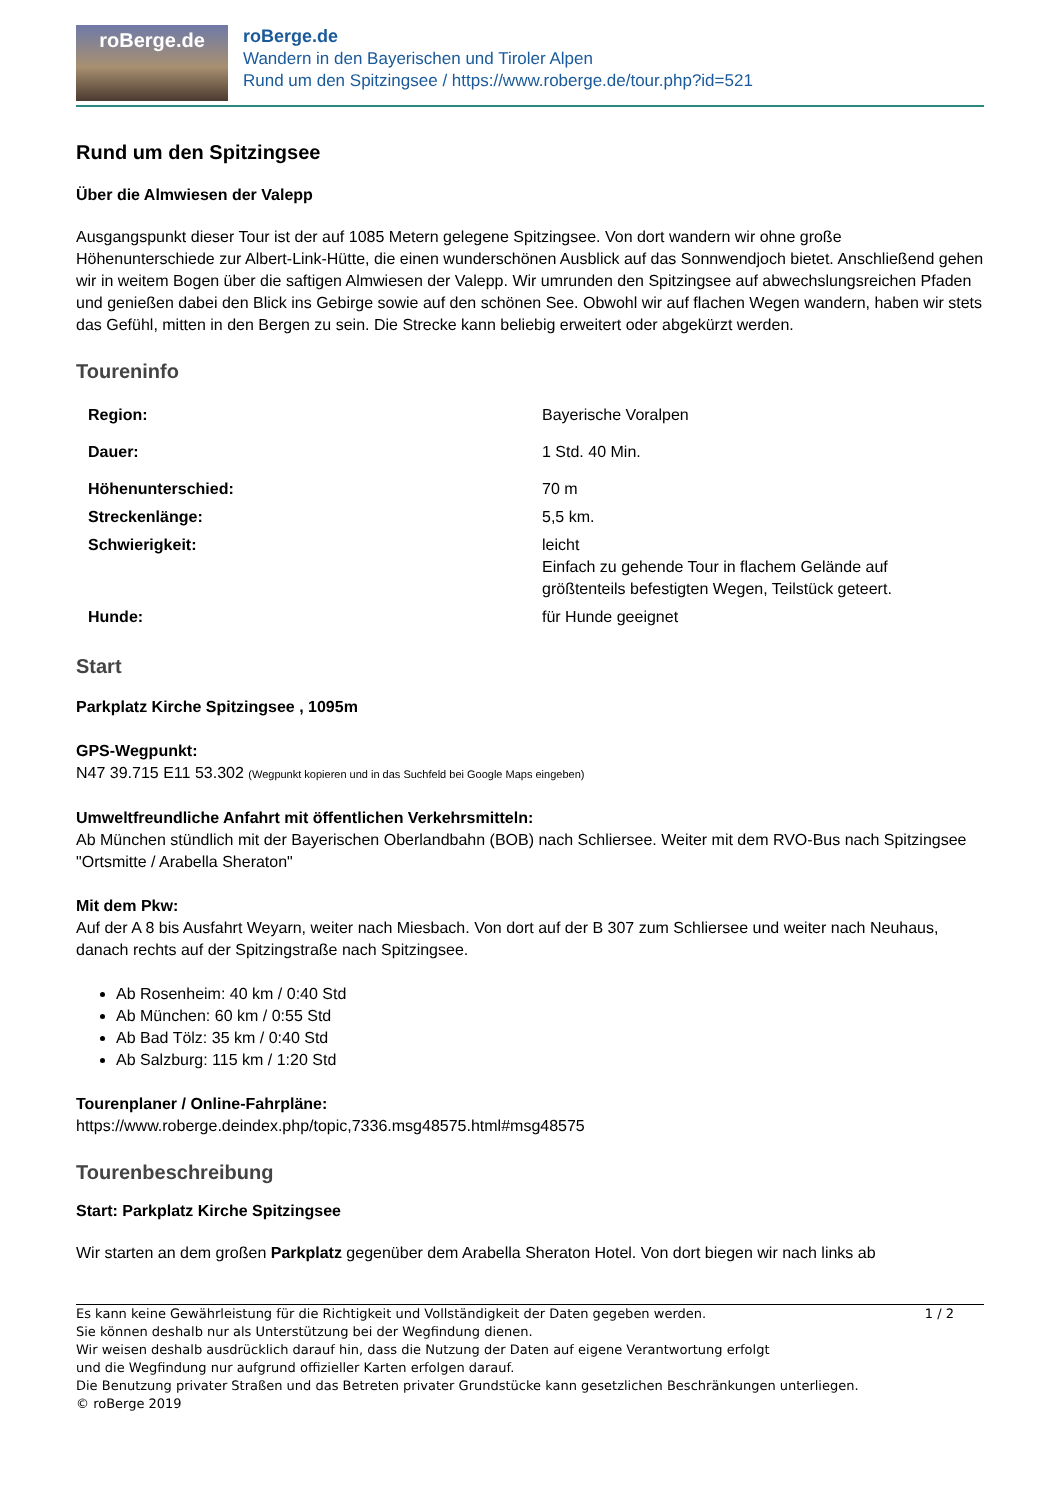roBerge.de
roBerge.de
Wandern in den Bayerischen und Tiroler Alpen
Rund um den Spitzingsee / https://www.roberge.de/tour.php?id=521
Rund um den Spitzingsee
Über die Almwiesen der Valepp
Ausgangspunkt dieser Tour ist der auf 1085 Metern gelegene Spitzingsee. Von dort wandern wir ohne große Höhenunterschiede zur Albert-Link-Hütte, die einen wunderschönen Ausblick auf das Sonnwendjoch bietet. Anschließend gehen wir in weitem Bogen über die saftigen Almwiesen der Valepp. Wir umrunden den Spitzingsee auf abwechslungsreichen Pfaden und genießen dabei den Blick ins Gebirge sowie auf den schönen See. Obwohl wir auf flachen Wegen wandern, haben wir stets das Gefühl, mitten in den Bergen zu sein. Die Strecke kann beliebig erweitert oder abgekürzt werden.
Toureninfo
| Region: | Bayerische Voralpen |
| Dauer: | 1 Std. 40 Min. |
| Höhenunterschied: | 70 m |
| Streckenlänge: | 5,5 km. |
| Schwierigkeit: | leicht Einfach zu gehende Tour in flachem Gelände auf größtenteils befestigten Wegen, Teilstück geteert. |
| Hunde: | für Hunde geeignet |
Start
Parkplatz Kirche Spitzingsee , 1095m
GPS-Wegpunkt:
N47 39.715 E11 53.302 (Wegpunkt kopieren und in das Suchfeld bei Google Maps eingeben)
Umweltfreundliche Anfahrt mit öffentlichen Verkehrsmitteln:
Ab München stündlich mit der Bayerischen Oberlandbahn (BOB) nach Schliersee. Weiter mit dem RVO-Bus nach Spitzingsee "Ortsmitte / Arabella Sheraton"
Mit dem Pkw:
Auf der A 8 bis Ausfahrt Weyarn, weiter nach Miesbach. Von dort auf der B 307 zum Schliersee und weiter nach Neuhaus, danach rechts auf der Spitzingstraße nach Spitzingsee.
Ab Rosenheim: 40 km / 0:40 Std
Ab München: 60 km / 0:55 Std
Ab Bad Tölz: 35 km / 0:40 Std
Ab Salzburg: 115 km / 1:20 Std
Tourenplaner / Online-Fahrpläne:
https://www.roberge.deindex.php/topic,7336.msg48575.html#msg48575
Tourenbeschreibung
Start: Parkplatz Kirche Spitzingsee
Wir starten an dem großen Parkplatz gegenüber dem Arabella Sheraton Hotel. Von dort biegen wir nach links ab
Es kann keine Gewährleistung für die Richtigkeit und Vollständigkeit der Daten gegeben werden. 1 / 2
Sie können deshalb nur als Unterstützung bei der Wegfindung dienen.
Wir weisen deshalb ausdrücklich darauf hin, dass die Nutzung der Daten auf eigene Verantwortung erfolgt
und die Wegfindung nur aufgrund offizieller Karten erfolgen darauf.
Die Benutzung privater Straßen und das Betreten privater Grundstücke kann gesetzlichen Beschränkungen unterliegen.
© roBerge 2019